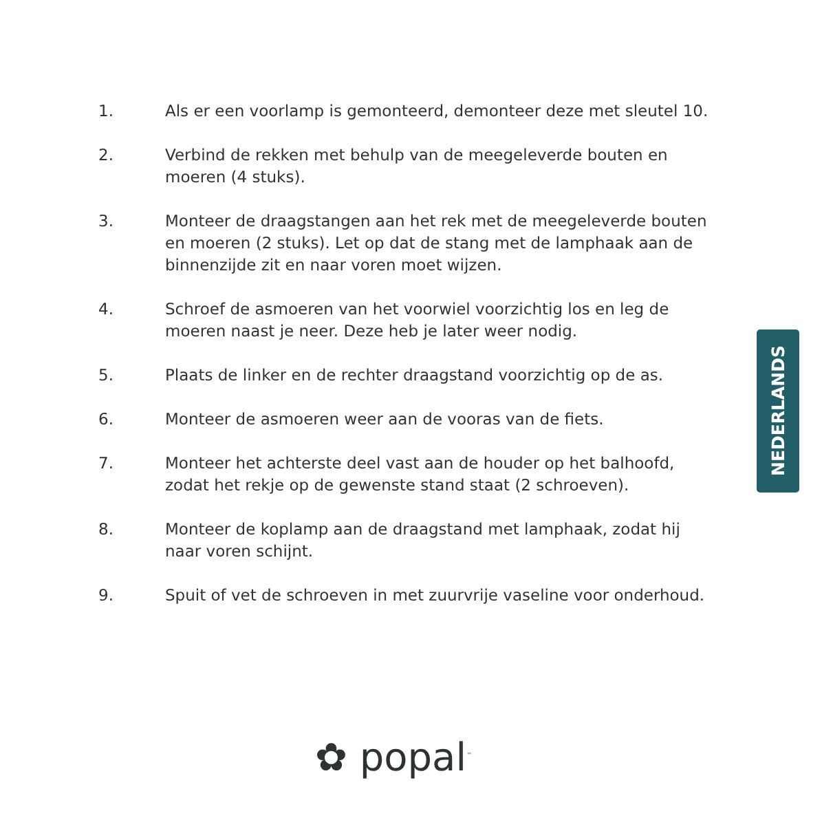1. Als er een voorlamp is gemonteerd, demonteer deze met sleutel 10.
2. Verbind de rekken met behulp van de meegeleverde bouten en moeren (4 stuks).
3. Monteer de draagstangen aan het rek met de meegeleverde bouten en moeren (2 stuks). Let op dat de stang met de lamphaak aan de binnenzijde zit en naar voren moet wijzen.
4. Schroef de asmoeren van het voorwiel voorzichtig los en leg de moeren naast je neer. Deze heb je later weer nodig.
5. Plaats de linker en de rechter draagstand voorzichtig op de as.
6. Monteer de asmoeren weer aan de vooras van de fiets.
7. Monteer het achterste deel vast aan de houder op het balhoofd, zodat het rekje op de gewenste stand staat (2 schroeven).
8. Monteer de koplamp aan de draagstand met lamphaak, zodat hij naar voren schijnt.
9. Spuit of vet de schroeven in met zuurvrije vaseline voor onderhoud.
NEDERLANDS
✿ popal<sup>™</sup>